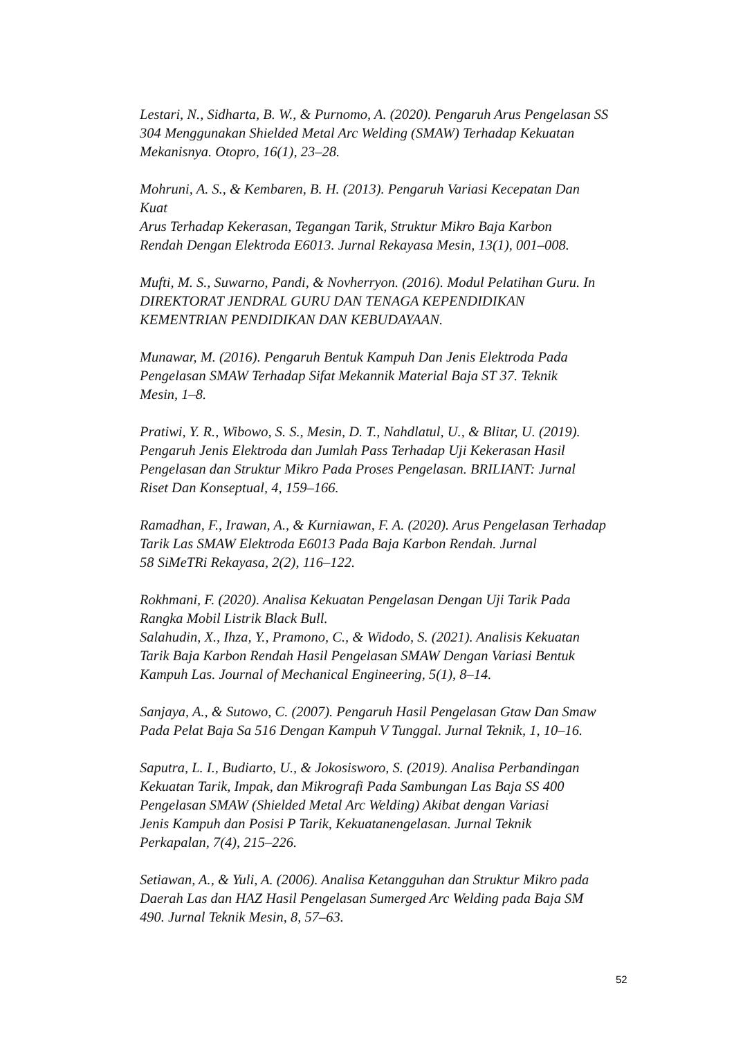Lestari, N., Sidharta, B. W., & Purnomo, A. (2020). Pengaruh Arus Pengelasan SS
304 Menggunakan Shielded Metal Arc Welding (SMAW) Terhadap Kekuatan
Mekanisnya. Otopro, 16(1), 23–28.
Mohruni, A. S., & Kembaren, B. H. (2013). Pengaruh Variasi Kecepatan Dan
Kuat
Arus Terhadap Kekerasan, Tegangan Tarik, Struktur Mikro Baja Karbon
Rendah Dengan Elektroda E6013. Jurnal Rekayasa Mesin, 13(1), 001–008.
Mufti, M. S., Suwarno, Pandi, & Novherryon. (2016). Modul Pelatihan Guru. In
DIREKTORAT JENDRAL GURU DAN TENAGA KEPENDIDIKAN
KEMENTRIAN PENDIDIKAN DAN KEBUDAYAAN.
Munawar, M. (2016). Pengaruh Bentuk Kampuh Dan Jenis Elektroda Pada
Pengelasan SMAW Terhadap Sifat Mekannik Material Baja ST 37. Teknik
Mesin, 1–8.
Pratiwi, Y. R., Wibowo, S. S., Mesin, D. T., Nahdlatul, U., & Blitar, U. (2019).
Pengaruh Jenis Elektroda dan Jumlah Pass Terhadap Uji Kekerasan Hasil
Pengelasan dan Struktur Mikro Pada Proses Pengelasan. BRILIANT: Jurnal
Riset Dan Konseptual, 4, 159–166.
Ramadhan, F., Irawan, A., & Kurniawan, F. A. (2020). Arus Pengelasan Terhadap
Tarik Las SMAW Elektroda E6013 Pada Baja Karbon Rendah. Jurnal
58 SiMeTRi Rekayasa, 2(2), 116–122.
Rokhmani, F. (2020). Analisa Kekuatan Pengelasan Dengan Uji Tarik Pada
Rangka Mobil Listrik Black Bull.
Salahudin, X., Ihza, Y., Pramono, C., & Widodo, S. (2021). Analisis Kekuatan
Tarik Baja Karbon Rendah Hasil Pengelasan SMAW Dengan Variasi Bentuk
Kampuh Las. Journal of Mechanical Engineering, 5(1), 8–14.
Sanjaya, A., & Sutowo, C. (2007). Pengaruh Hasil Pengelasan Gtaw Dan Smaw
Pada Pelat Baja Sa 516 Dengan Kampuh V Tunggal. Jurnal Teknik, 1, 10–16.
Saputra, L. I., Budiarto, U., & Jokosisworo, S. (2019). Analisa Perbandingan
Kekuatan Tarik, Impak, dan Mikrografi Pada Sambungan Las Baja SS 400
Pengelasan SMAW (Shielded Metal Arc Welding) Akibat dengan Variasi
Jenis Kampuh dan Posisi P Tarik, Kekuatanengelasan. Jurnal Teknik
Perkapalan, 7(4), 215–226.
Setiawan, A., & Yuli, A. (2006). Analisa Ketangguhan dan Struktur Mikro pada
Daerah Las dan HAZ Hasil Pengelasan Sumerged Arc Welding pada Baja SM
490. Jurnal Teknik Mesin, 8, 57–63.
52